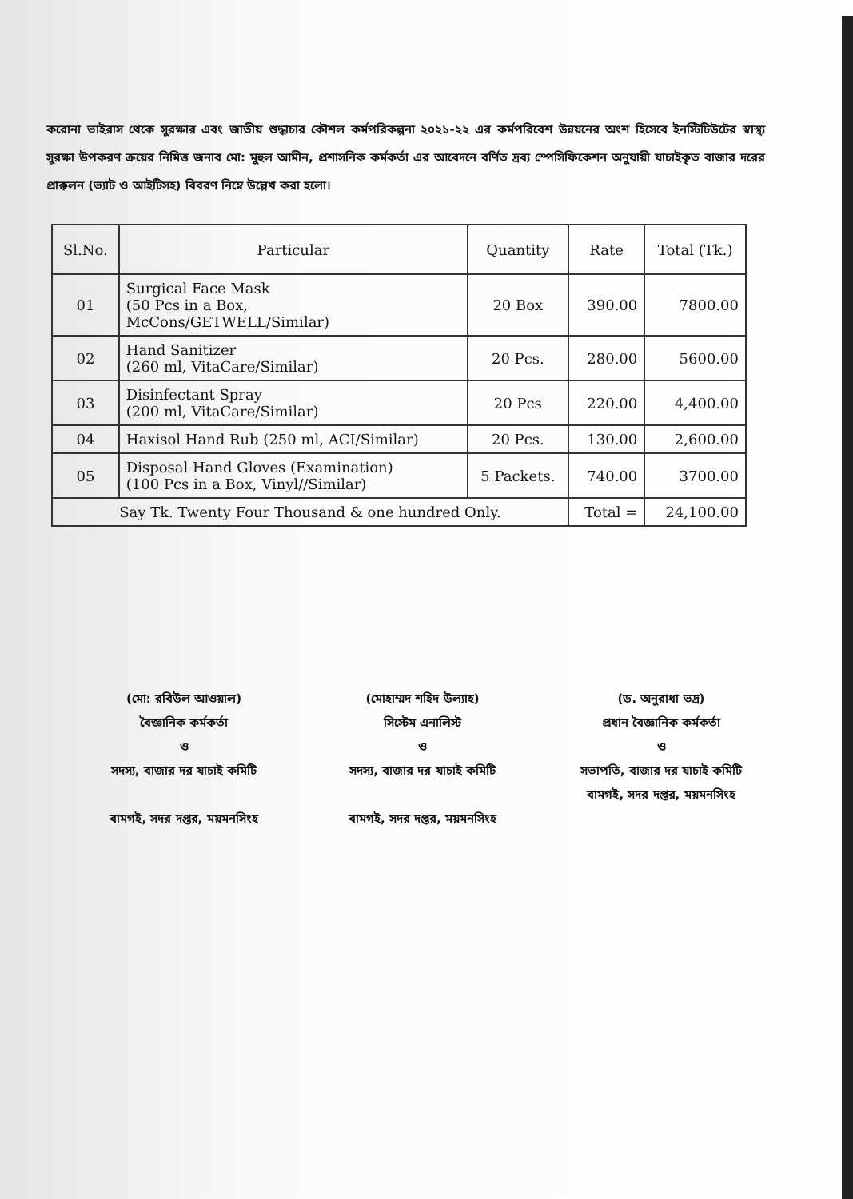করোনা ভাইরাস থেকে সুরক্ষার এবং জাতীয় শুদ্ধাচার কৌশল কর্মপরিকল্পনা ২০২১-২২ এর কর্মপরিবেশ উন্নয়নের অংশ হিসেবে ইনস্টিটিউটের স্বাস্থ্য সুরক্ষা উপকরণ ক্রয়ের নিমিত্ত জনাব মো: মুহুল আমীন, প্রশাসনিক কর্মকর্তা এর আবেদনে বর্ণিত দ্রব্য স্পেসিফিকেশন অনুযায়ী যাচাইকৃত বাজার দরের প্রাক্কলন (ভ্যাট ও আইটিসহ) বিবরণ নিম্নে উল্লেখ করা হলো।
| Sl.No. | Particular | Quantity | Rate | Total (Tk.) |
| --- | --- | --- | --- | --- |
| 01 | Surgical Face Mask (50 Pcs in a Box, McCons/GETWELL/Similar) | 20 Box | 390.00 | 7800.00 |
| 02 | Hand Sanitizer (260 ml, VitaCare/Similar) | 20 Pcs. | 280.00 | 5600.00 |
| 03 | Disinfectant Spray (200 ml, VitaCare/Similar) | 20 Pcs | 220.00 | 4,400.00 |
| 04 | Haxisol Hand Rub (250 ml, ACI/Similar) | 20 Pcs. | 130.00 | 2,600.00 |
| 05 | Disposal Hand Gloves (Examination) (100 Pcs in a Box, Vinyl//Similar) | 5 Packets. | 740.00 | 3700.00 |
| Say Tk. Twenty Four Thousand & one hundred Only. | | | Total = | 24,100.00 |
(মো: রবিউল আওয়াল)
বৈজ্ঞানিক কর্মকর্তা
ও
সদস্য, বাজার দর যাচাই কমিটি
বামগই, সদর দপ্তর, ময়মনসিংহ
(মোহাম্মদ শহিদ উল্যাহ)
সিস্টেম এনালিস্ট
ও
সদস্য, বাজার দর যাচাই কমিটি
বামগই, সদর দপ্তর, ময়মনসিংহ
(ড. অনুরাধা ভদ্র)
প্রধান বৈজ্ঞানিক কর্মকর্তা
ও
সভাপতি, বাজার দর যাচাই কমিটি
বামগই, সদর দপ্তর, ময়মনসিংহ